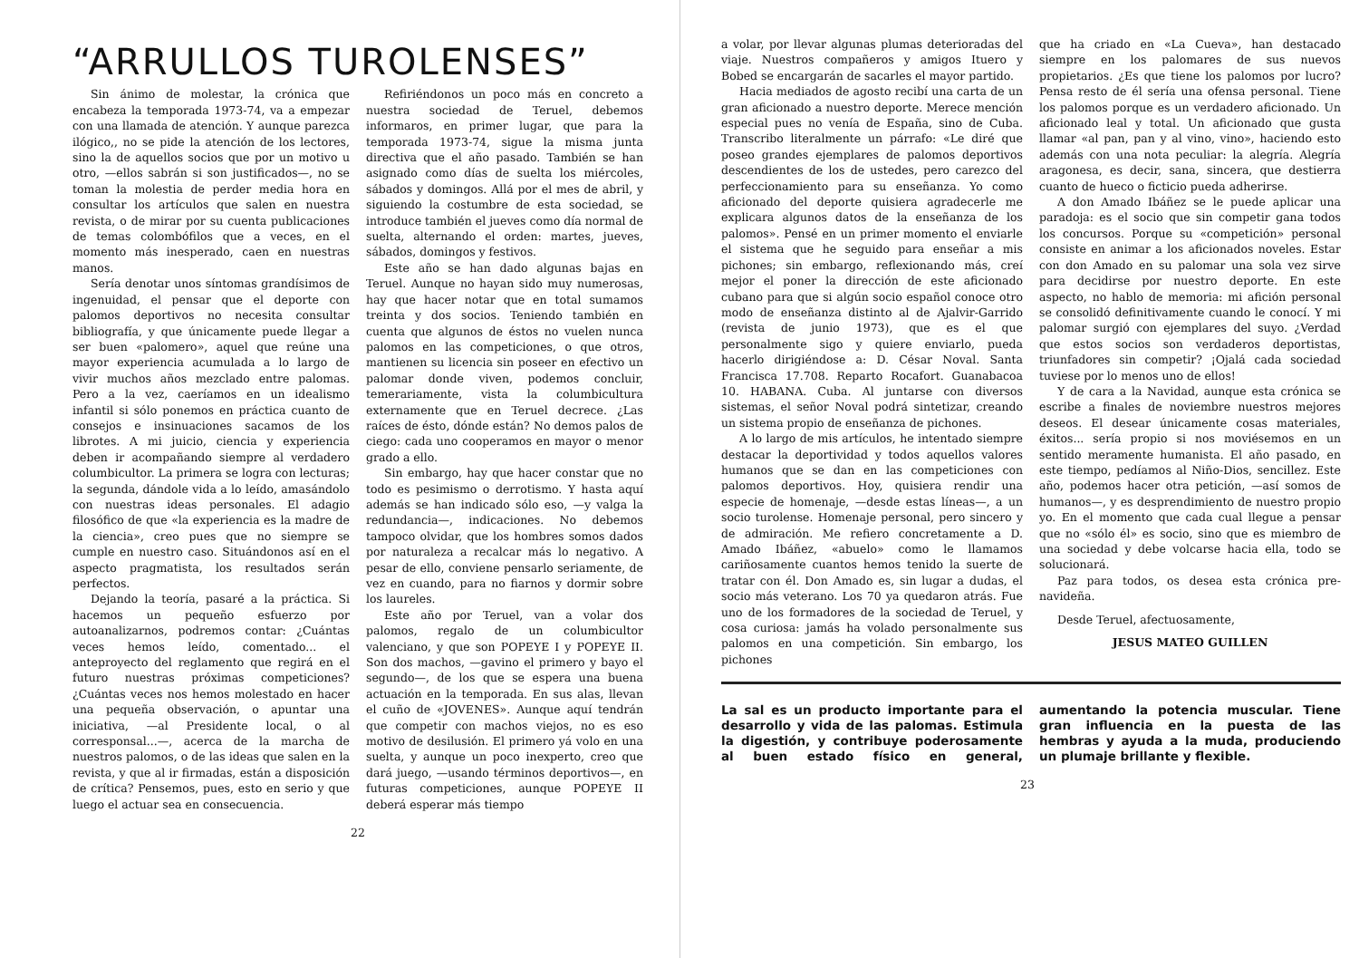“ARRULLOS TUROLENSES”
Sin ánimo de molestar, la crónica que encabeza la temporada 1973-74, va a empezar con una llamada de atención. Y aunque parezca ilógico,, no se pide la atención de los lectores, sino la de aquellos socios que por un motivo u otro, —ellos sabrán si son justificados—, no se toman la molestia de perder media hora en consultar los artículos que salen en nuestra revista, o de mirar por su cuenta publicaciones de temas colombófilos que a veces, en el momento más inesperado, caen en nuestras manos.
Sería denotar unos síntomas grandísimos de ingenuidad, el pensar que el deporte con palomos deportivos no necesita consultar bibliografía, y que únicamente puede llegar a ser buen «palomero», aquel que reúne una mayor experiencia acumulada a lo largo de vivir muchos años mezclado entre palomas. Pero a la vez, caeríamos en un idealismo infantil si sólo ponemos en práctica cuanto de consejos e insinuaciones sacamos de los librotes. A mi juicio, ciencia y experiencia deben ir acompañando siempre al verdadero columbicultor. La primera se logra con lecturas; la segunda, dándole vida a lo leído, amasándolo con nuestras ideas personales. El adagio filosófico de que «la experiencia es la madre de la ciencia», creo pues que no siempre se cumple en nuestro caso. Situándonos así en el aspecto pragmatista, los resultados serán perfectos.
Dejando la teoría, pasaré a la práctica. Si hacemos un pequeño esfuerzo por autoanalizarnos, podremos contar: ¿Cuántas veces hemos leído, comentado... el anteproyecto del reglamento que regirá en el futuro nuestras próximas competiciones? ¿Cuántas veces nos hemos molestado en hacer una pequeña observación, o apuntar una iniciativa, —al Presidente local, o al corresponsal...—, acerca de la marcha de nuestros palomos, o de las ideas que salen en la revista, y que al ir firmadas, están a disposición de crítica? Pensemos, pues, esto en serio y que luego el actuar sea en consecuencia.
Refiriéndonos un poco más en concreto a nuestra sociedad de Teruel, debemos informaros, en primer lugar, que para la temporada 1973-74, sigue la misma junta directiva que el año pasado. También se han asignado como días de suelta los miércoles, sábados y domingos. Allá por el mes de abril, y siguiendo la costumbre de esta sociedad, se introduce también el jueves como día normal de suelta, alternando el orden: martes, jueves, sábados, domingos y festivos.
Este año se han dado algunas bajas en Teruel. Aunque no hayan sido muy numerosas, hay que hacer notar que en total sumamos treinta y dos socios. Teniendo también en cuenta que algunos de éstos no vuelen nunca palomos en las competiciones, o que otros, mantienen su licencia sin poseer en efectivo un palomar donde viven, podemos concluir, temerariamente, vista la columbicultura externamente que en Teruel decrece. ¿Las raíces de ésto, dónde están? No demos palos de ciego: cada uno cooperamos en mayor o menor grado a ello.
Sin embargo, hay que hacer constar que no todo es pesimismo o derrotismo. Y hasta aquí además se han indicado sólo eso, —y valga la redundancia—, indicaciones. No debemos tampoco olvidar, que los hombres somos dados por naturaleza a recalcar más lo negativo. A pesar de ello, conviene pensarlo seriamente, de vez en cuando, para no fiarnos y dormir sobre los laureles.
Este año por Teruel, van a volar dos palomos, regalo de un columbicultor valenciano, y que son POPEYE I y POPEYE II. Son dos machos, —gavino el primero y bayo el segundo—, de los que se espera una buena actuación en la temporada. En sus alas, llevan el cuño de «JOVENES». Aunque aquí tendrán que competir con machos viejos, no es eso motivo de desilusión. El primero yá volo en una suelta, y aunque un poco inexperto, creo que dará juego, —usando términos deportivos—, en futuras competiciones, aunque POPEYE II deberá esperar más tiempo
22
a volar, por llevar algunas plumas deterioradas del viaje. Nuestros compañeros y amigos Ituero y Bobed se encargarán de sacarles el mayor partido.
Hacia mediados de agosto recibí una carta de un gran aficionado a nuestro deporte. Merece mención especial pues no venía de España, sino de Cuba. Transcribo literalmente un párrafo: «Le diré que poseo grandes ejemplares de palomos deportivos descendientes de los de ustedes, pero carezco del perfeccionamiento para su enseñanza. Yo como aficionado del deporte quisiera agradecerle me explicara algunos datos de la enseñanza de los palomos». Pensé en un primer momento el enviarle el sistema que he seguido para enseñar a mis pichones; sin embargo, reflexionando más, creí mejor el poner la dirección de este aficionado cubano para que si algún socio español conoce otro modo de enseñanza distinto al de Ajalvir-Garrido (revista de junio 1973), que es el que personalmente sigo y quiere enviarlo, pueda hacerlo dirigiéndose a: D. César Noval. Santa Francisca 17.708. Reparto Rocafort. Guanabacoa 10. HABANA. Cuba. Al juntarse con diversos sistemas, el señor Noval podrá sintetizar, creando un sistema propio de enseñanza de pichones.
A lo largo de mis artículos, he intentado siempre destacar la deportividad y todos aquellos valores humanos que se dan en las competiciones con palomos deportivos. Hoy, quisiera rendir una especie de homenaje, —desde estas líneas—, a un socio turolense. Homenaje personal, pero sincero y de admiración. Me refiero concretamente a D. Amado Ibáñez, «abuelo» como le llamamos cariñosamente cuantos hemos tenido la suerte de tratar con él. Don Amado es, sin lugar a dudas, el socio más veterano. Los 70 ya quedaron atrás. Fue uno de los formadores de la sociedad de Teruel, y cosa curiosa: jamás ha volado personalmente sus palomos en una competición. Sin embargo, los pichones
que ha criado en «La Cueva», han destacado siempre en los palomares de sus nuevos propietarios. ¿Es que tiene los palomos por lucro? Pensa resto de él sería una ofensa personal. Tiene los palomos porque es un verdadero aficionado. Un aficionado leal y total. Un aficionado que gusta llamar «al pan, pan y al vino, vino», haciendo esto además con una nota peculiar: la alegría. Alegría aragonesa, es decir, sana, sincera, que destierra cuanto de hueco o ficticio pueda adherirse.
A don Amado Ibáñez se le puede aplicar una paradoja: es el socio que sin competir gana todos los concursos. Porque su «competición» personal consiste en animar a los aficionados noveles. Estar con don Amado en su palomar una sola vez sirve para decidirse por nuestro deporte. En este aspecto, no hablo de memoria: mi afición personal se consolidó definitivamente cuando le conocí. Y mi palomar surgió con ejemplares del suyo. ¿Verdad que estos socios son verdaderos deportistas, triunfadores sin competir? ¡Ojalá cada sociedad tuviese por lo menos uno de ellos!
Y de cara a la Navidad, aunque esta crónica se escribe a finales de noviembre nuestros mejores deseos. El desear únicamente cosas materiales, éxitos... sería propio si nos moviésemos en un sentido meramente humanista. El año pasado, en este tiempo, pedíamos al Niño-Dios, sencillez. Este año, podemos hacer otra petición, —así somos de humanos—, y es desprendimiento de nuestro propio yo. En el momento que cada cual llegue a pensar que no «sólo él» es socio, sino que es miembro de una sociedad y debe volcarse hacia ella, todo se solucionará.
Paz para todos, os desea esta crónica pre-navideña.
Desde Teruel, afectuosamente,
JESUS MATEO GUILLEN
La sal es un producto importante para el desarrollo y vida de las palomas. Estimula la digestión, y contribuye poderosamente al buen estado físico en general, aumentando la potencia muscular. Tiene gran influencia en la puesta de las hembras y ayuda a la muda, produciendo un plumaje brillante y flexible.
23